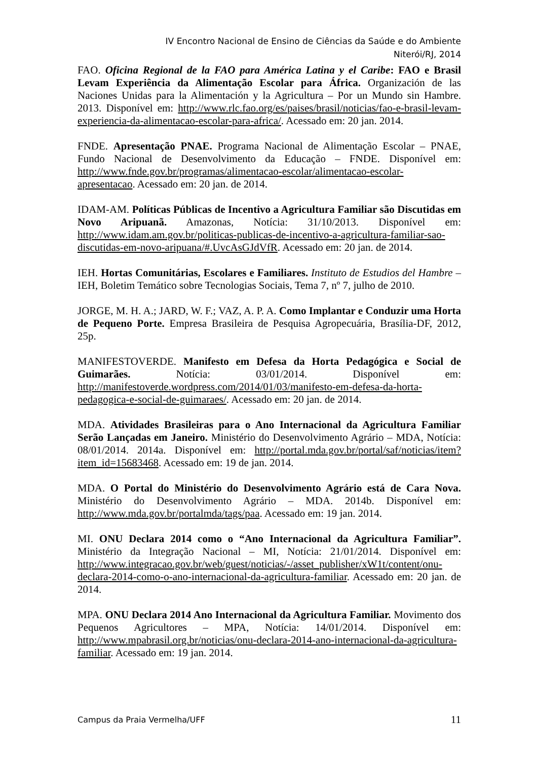IV Encontro Nacional de Ensino de Ciências da Saúde e do Ambiente
Niterói/RJ, 2014
FAO. Oficina Regional de la FAO para América Latina y el Caribe: FAO e Brasil Levam Experiência da Alimentação Escolar para África. Organización de las Naciones Unidas para la Alimentación y la Agricultura – Por un Mundo sin Hambre. 2013. Disponível em: http://www.rlc.fao.org/es/paises/brasil/noticias/fao-e-brasil-levam-experiencia-da-alimentacao-escolar-para-africa/. Acessado em: 20 jan. 2014.
FNDE. Apresentação PNAE. Programa Nacional de Alimentação Escolar – PNAE, Fundo Nacional de Desenvolvimento da Educação – FNDE. Disponível em: http://www.fnde.gov.br/programas/alimentacao-escolar/alimentacao-escolar-apresentacao. Acessado em: 20 jan. de 2014.
IDAM-AM. Políticas Públicas de Incentivo a Agricultura Familiar são Discutidas em Novo Aripuanã. Amazonas, Notícia: 31/10/2013. Disponível em: http://www.idam.am.gov.br/politicas-publicas-de-incentivo-a-agricultura-familiar-sao-discutidas-em-novo-aripuana/#.UvcAsGJdVfR. Acessado em: 20 jan. de 2014.
IEH. Hortas Comunitárias, Escolares e Familiares. Instituto de Estudios del Hambre – IEH, Boletim Temático sobre Tecnologias Sociais, Tema 7, nº 7, julho de 2010.
JORGE, M. H. A.; JARD, W. F.; VAZ, A. P. A. Como Implantar e Conduzir uma Horta de Pequeno Porte. Empresa Brasileira de Pesquisa Agropecuária, Brasília-DF, 2012, 25p.
MANIFESTOVERDE. Manifesto em Defesa da Horta Pedagógica e Social de Guimarães. Notícia: 03/01/2014. Disponível em: http://manifestoverde.wordpress.com/2014/01/03/manifesto-em-defesa-da-horta-pedagogica-e-social-de-guimaraes/. Acessado em: 20 jan. de 2014.
MDA. Atividades Brasileiras para o Ano Internacional da Agricultura Familiar Serão Lançadas em Janeiro. Ministério do Desenvolvimento Agrário – MDA, Notícia: 08/01/2014. 2014a. Disponível em: http://portal.mda.gov.br/portal/saf/noticias/item?item_id=15683468. Acessado em: 19 de jan. 2014.
MDA. O Portal do Ministério do Desenvolvimento Agrário está de Cara Nova. Ministério do Desenvolvimento Agrário – MDA. 2014b. Disponível em: http://www.mda.gov.br/portalmda/tags/paa. Acessado em: 19 jan. 2014.
MI. ONU Declara 2014 como o “Ano Internacional da Agricultura Familiar”. Ministério da Integração Nacional – MI, Notícia: 21/01/2014. Disponível em: http://www.integracao.gov.br/web/guest/noticias/-/asset_publisher/xW1t/content/onu-declara-2014-como-o-ano-internacional-da-agricultura-familiar. Acessado em: 20 jan. de 2014.
MPA. ONU Declara 2014 Ano Internacional da Agricultura Familiar. Movimento dos Pequenos Agricultores – MPA, Notícia: 14/01/2014. Disponível em: http://www.mpabrasil.org.br/noticias/onu-declara-2014-ano-internacional-da-agricultura-familiar. Acessado em: 19 jan. 2014.
Campus da Praia Vermelha/UFF 11